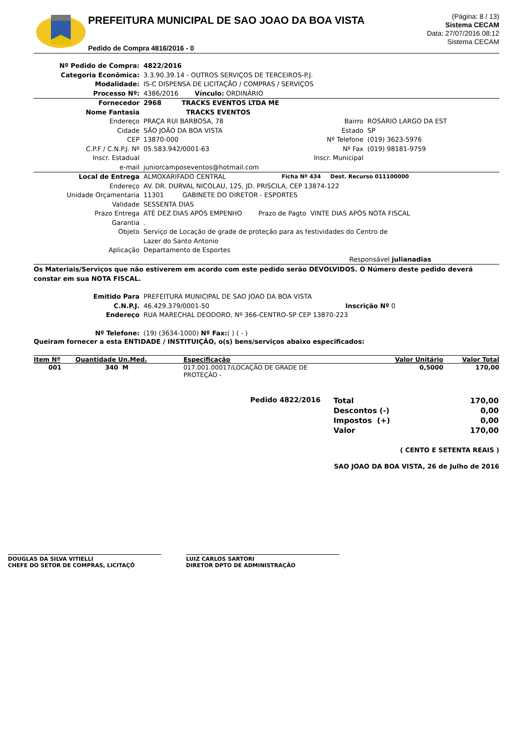PREFEITURA MUNICIPAL DE SAO JOAO DA BOA VISTA
Pedido de Compra 4816/2016 - 0
(Página: 8 / 13)
Sistema CECAM
Data: 27/07/2016 08:12
Sistema CECAM
| Nº Pedido de Compra: | 4822/2016 | | |
| Categoria Econômica: | 3.3.90.39.14 - OUTROS SERVIÇOS DE TERCEIROS-P.J. | | |
| Modalidade: | IS-C DISPENSA DE LICITAÇÃO / COMPRAS / SERVIÇOS | | |
| Processo Nº: | 4386/2016 Vínculo: ORDINÁRIO | | |
| Fornecedor | 2968 TRACKS EVENTOS LTDA ME | | |
| Nome Fantasia | TRACKS EVENTOS | | |
| Endereço | PRAÇA RUI BARBOSA, 78 | Bairro | ROSÁRIO LARGO DA EST |
| Cidade | SÃO JOÃO DA BOA VISTA | Estado | SP |
| CEP | 13870-000 | Nº Telefone | (019) 3623-5976 |
| C.P.F / C.N.P.J. Nº | 05.583.942/0001-63 | Nº Fax | (019) 98181-9759 |
| Inscr. Estadual | | Inscr. Municipal | |
| e-mail | juniorcamposeventos@hotmail.com | | |
| Local de Entrega | ALMOXARIFADO CENTRAL | Ficha Nº 434 Dest. Recurso 011100000 | |
| Endereço | AV. DR. DURVAL NICOLAU, 125, JD. PRISCILA, CEP 13874-122 | | |
| Unidade Orçamentaria | 11301 GABINETE DO DIRETOR - ESPORTES | | |
| Validade | SESSENTA DIAS | | |
| Prazo Entrega | ATÉ DEZ DIAS APÓS EMPENHO Prazo de Pagto VINTE DIAS APÓS NOTA FISCAL | | |
| Garantia | . | | |
| Objeto | Serviço de Locação de grade de proteção para as festividades do Centro de Lazer do Santo Antonio | | |
| Aplicação | Departamento de Esportes | | |
| | Responsável julianadias | | |
Os Materiais/Serviços que não estiverem em acordo com este pedido serão DEVOLVIDOS. O Número deste pedido deverá constar em sua NOTA FISCAL.
| Emitido Para | PREFEITURA MUNICIPAL DE SAO JOAO DA BOA VISTA | |
| C.N.P.J. | 46.429.379/0001-50 | Inscrição Nº 0 |
| Endereço | RUA MARECHAL DEODORO, Nº 366-CENTRO-SP CEP 13870-223 | |
| Nº Telefone: | (19) (3634-1000) Nº Fax: ( ) ( - ) | |
Queiram fornecer a esta ENTIDADE / INSTITUIÇÃO, o(s) bens/serviços abaixo especificados:
| Item Nº | Quantidade Un.Med. | Especificação | Valor Unitário | Valor Total |
| --- | --- | --- | --- | --- |
| 001 | 340 M | 017.001.00017/LOCAÇÃO DE GRADE DE PROTEÇÃO - | 0,5000 | 170,00 |
Pedido 4822/2016
| Total | 170,00 |
| Descontos (-) | 0,00 |
| Impostos (+) | 0,00 |
| Valor | 170,00 |
( CENTO E SETENTA REAIS )
SAO JOAO DA BOA VISTA, 26 de Julho de 2016
DOUGLAS DA SILVA VITIELLI
CHEFE DO SETOR DE COMPRAS, LICITAÇÕ
LUIZ CARLOS SARTORI
DIRETOR DPTO DE ADMINISTRAÇÃO